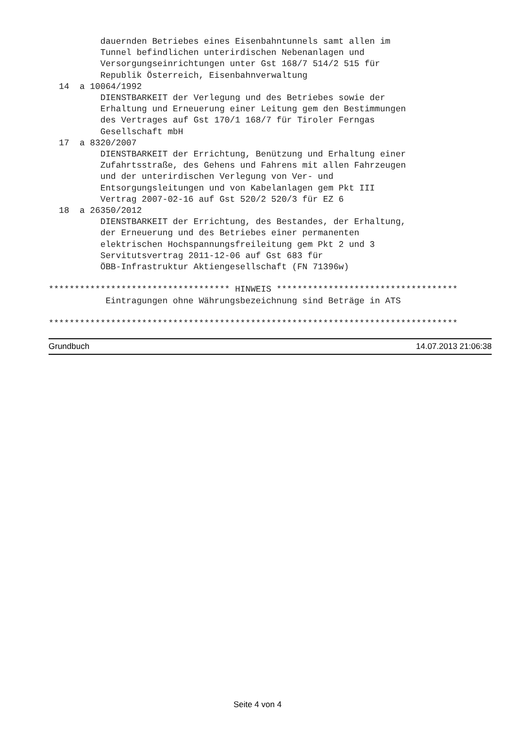dauernden Betriebes eines Eisenbahntunnels samt allen im
          Tunnel befindlichen unterirdischen Nebenanlagen und
          Versorgungseinrichtungen unter Gst 168/7 514/2 515 für
          Republik Österreich, Eisenbahnverwaltung
  14  a 10064/1992
          DIENSTBARKEIT der Verlegung und des Betriebes sowie der
          Erhaltung und Erneuerung einer Leitung gem den Bestimmungen
          des Vertrages auf Gst 170/1 168/7 für Tiroler Ferngas
          Gesellschaft mbH
  17  a 8320/2007
          DIENSTBARKEIT der Errichtung, Benützung und Erhaltung einer
          Zufahrtsstraße, des Gehens und Fahrens mit allen Fahrzeugen
          und der unterirdischen Verlegung von Ver- und
          Entsorgungsleitungen und von Kabelanlagen gem Pkt III
          Vertrag 2007-02-16 auf Gst 520/2 520/3 für EZ 6
  18  a 26350/2012
          DIENSTBARKEIT der Errichtung, des Bestandes, der Erhaltung,
          der Erneuerung und des Betriebes einer permanenten
          elektrischen Hochspannungsfreileitung gem Pkt 2 und 3
          Servitutsvertrag 2011-12-06 auf Gst 683 für
          ÖBB-Infrastruktur Aktiengesellschaft (FN 71396w)

*********************************** HINWEIS ***********************************
           Eintragungen ohne Währungsbezeichnung sind Beträge in ATS

*******************************************************************************
Grundbuch 14.07.2013 21:06:38
Seite 4 von 4